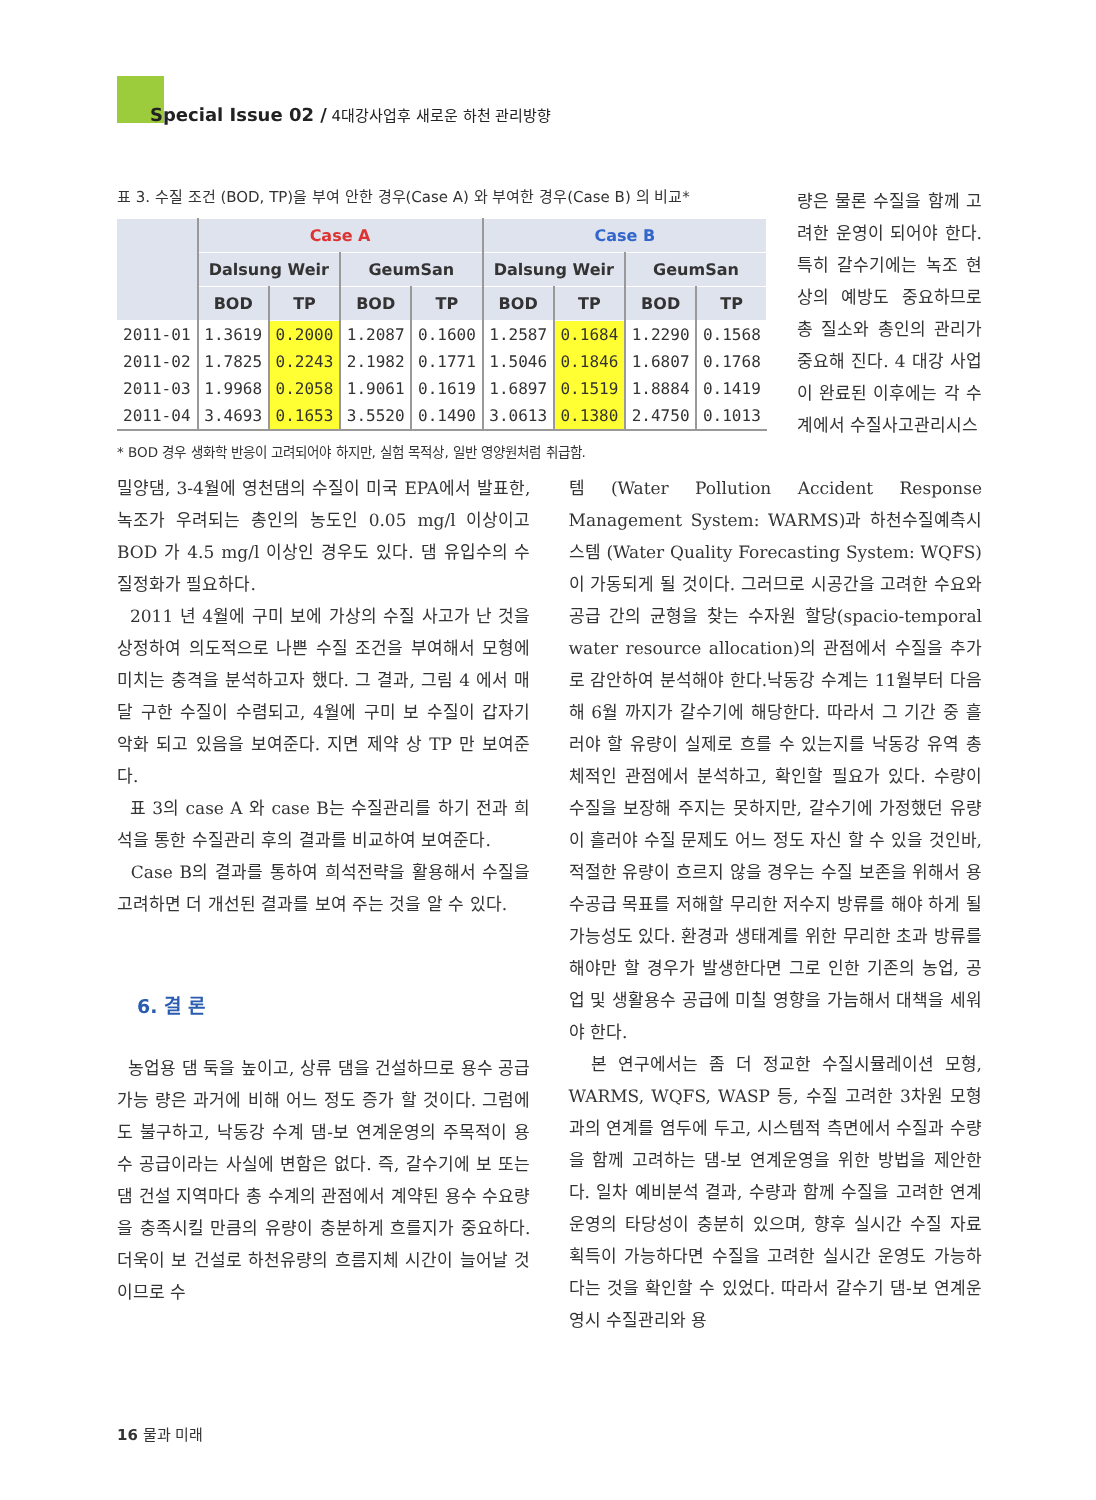Special Issue 02 / 4대강사업후 새로운 하천 관리방향
표 3. 수질 조건 (BOD, TP)을 부여 안한 경우(Case A) 와 부여한 경우(Case B) 의 비교*
| | Case A | | | | Case B | | | |
| --- | --- | --- | --- | --- | --- | --- | --- | --- |
| | Dalsung Weir | | GeumSan | | Dalsung Weir | | GeumSan | |
| | BOD | TP | BOD | TP | BOD | TP | BOD | TP |
| 2011-01 | 1.3619 | 0.2000 | 1.2087 | 0.1600 | 1.2587 | 0.1684 | 1.2290 | 0.1568 |
| 2011-02 | 1.7825 | 0.2243 | 2.1982 | 0.1771 | 1.5046 | 0.1846 | 1.6807 | 0.1768 |
| 2011-03 | 1.9968 | 0.2058 | 1.9061 | 0.1619 | 1.6897 | 0.1519 | 1.8884 | 0.1419 |
| 2011-04 | 3.4693 | 0.1653 | 3.5520 | 0.1490 | 3.0613 | 0.1380 | 2.4750 | 0.1013 |
* BOD 경우 생화학 반응이 고려되어야 하지만, 실험 목적상, 일반 영양원처럼 취급함.
량은 물론 수질을 함께 고려한 운영이 되어야 한다. 특히 갈수기에는 녹조 현상의 예방도 중요하므로 총 질소와 총인의 관리가 중요해 진다. 4 대강 사업이 완료된 이후에는 각 수계에서 수질사고관리시스
밀양댐, 3-4월에 영천댐의 수질이 미국 EPA에서 발표한, 녹조가 우려되는 총인의 농도인 0.05 mg/l 이상이고 BOD 가 4.5 mg/l 이상인 경우도 있다. 댐 유입수의 수질정화가 필요하다.
2011 년 4월에 구미 보에 가상의 수질 사고가 난 것을 상정하여 의도적으로 나쁜 수질 조건을 부여해서 모형에 미치는 충격을 분석하고자 했다. 그 결과, 그림 4 에서 매달 구한 수질이 수렴되고, 4월에 구미 보 수질이 갑자기 악화 되고 있음을 보여준다. 지면 제약 상 TP 만 보여준다.
표 3의 case A 와 case B는 수질관리를 하기 전과 희석을 통한 수질관리 후의 결과를 비교하여 보여준다.
Case B의 결과를 통하여 희석전략을 활용해서 수질을 고려하면 더 개선된 결과를 보여 주는 것을 알 수 있다.
6. 결 론
농업용 댐 둑을 높이고, 상류 댐을 건설하므로 용수 공급 가능 량은 과거에 비해 어느 정도 증가 할 것이다. 그럼에도 불구하고, 낙동강 수계 댐-보 연계운영의 주목적이 용수 공급이라는 사실에 변함은 없다. 즉, 갈수기에 보 또는 댐 건설 지역마다 총 수계의 관점에서 계약된 용수 수요량을 충족시킬 만큼의 유량이 충분하게 흐를지가 중요하다. 더욱이 보 건설로 하천유량의 흐름지체 시간이 늘어날 것이므로 수
템 (Water Pollution Accident Response Management System: WARMS)과 하천수질예측시스템 (Water Quality Forecasting System: WQFS)이 가동되게 될 것이다. 그러므로 시공간을 고려한 수요와 공급 간의 균형을 찾는 수자원 할당(spacio-temporal water resource allocation)의 관점에서 수질을 추가로 감안하여 분석해야 한다.낙동강 수계는 11월부터 다음해 6월 까지가 갈수기에 해당한다. 따라서 그 기간 중 흘러야 할 유량이 실제로 흐를 수 있는지를 낙동강 유역 총체적인 관점에서 분석하고, 확인할 필요가 있다. 수량이 수질을 보장해 주지는 못하지만, 갈수기에 가정했던 유량이 흘러야 수질 문제도 어느 정도 자신 할 수 있을 것인바, 적절한 유량이 흐르지 않을 경우는 수질 보존을 위해서 용수공급 목표를 저해할 무리한 저수지 방류를 해야 하게 될 가능성도 있다. 환경과 생태계를 위한 무리한 초과 방류를 해야만 할 경우가 발생한다면 그로 인한 기존의 농업, 공업 및 생활용수 공급에 미칠 영향을 가늠해서 대책을 세워야 한다.
본 연구에서는 좀 더 정교한 수질시뮬레이션 모형, WARMS, WQFS, WASP 등, 수질 고려한 3차원 모형과의 연계를 염두에 두고, 시스템적 측면에서 수질과 수량을 함께 고려하는 댐-보 연계운영을 위한 방법을 제안한다. 일차 예비분석 결과, 수량과 함께 수질을 고려한 연계운영의 타당성이 충분히 있으며, 향후 실시간 수질 자료 획득이 가능하다면 수질을 고려한 실시간 운영도 가능하다는 것을 확인할 수 있었다. 따라서 갈수기 댐-보 연계운영시 수질관리와 용
16 물과 미래